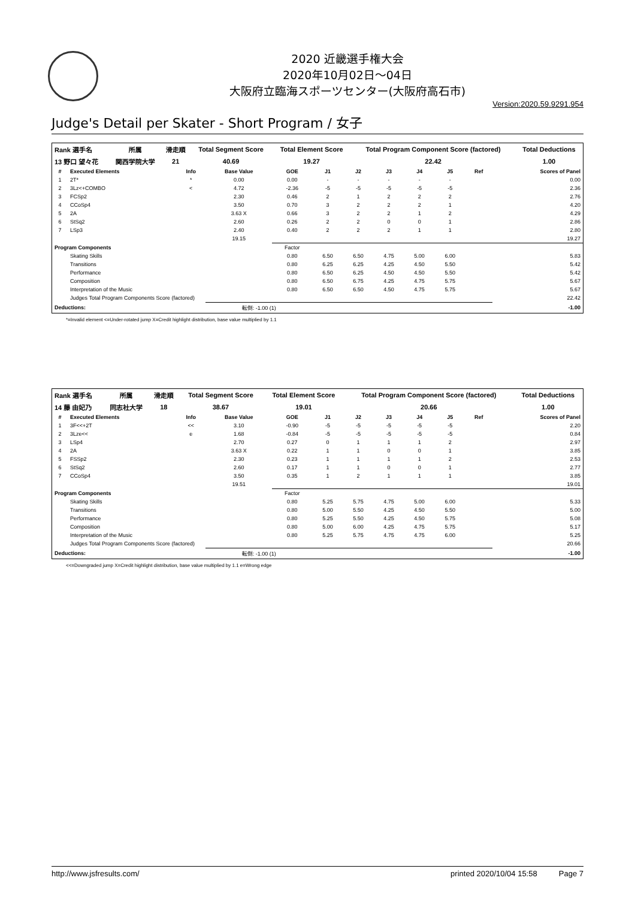2020 近畿選手権大会
2020年10月02日～04日
大阪府立臨海スポーツセンター(大阪府高石市)
Version:2020.59.9291.954
Judge's Detail per Skater - Short Program / 女子
| Rank 選手名 | 所属 | 滑走順 | Total Segment Score | Total Element Score | Total Program Component Score (factored) | Total Deductions |
| 13 野口 望々花 | 関西学院大学 | 21 | 40.69 | 19.27 | 22.42 | 1.00 |
| # | Executed Elements | Info | Base Value | GOE | J1 | J2 | J3 | J4 | J5 | Ref | Scores of Panel |
| --- | --- | --- | --- | --- | --- | --- | --- | --- | --- | --- | --- |
| 1 | 2T* | * | 0.00 | 0.00 | - | - | - | - | - | | 0.00 |
| 2 | 3Lz<+COMBO | < | 4.72 | -2.36 | -5 | -5 | -5 | -5 | -5 | | 2.36 |
| 3 | FCSp2 | | 2.30 | 0.46 | 2 | 1 | 2 | 2 | 2 | | 2.76 |
| 4 | CCoSp4 | | 3.50 | 0.70 | 3 | 2 | 2 | 2 | 1 | | 4.20 |
| 5 | 2A | | 3.63 X | 0.66 | 3 | 2 | 2 | 1 | 2 | | 4.29 |
| 6 | StSq2 | | 2.60 | 0.26 | 2 | 2 | 0 | 0 | 1 | | 2.86 |
| 7 | LSp3 | | 2.40 | 0.40 | 2 | 2 | 2 | 1 | 1 | | 2.80 |
| | | | 19.15 | | | | | | | | 19.27 |
| Program Components | | | | Factor | | | | | | | |
| | Skating Skills | | | 0.80 | 6.50 | 6.50 | 4.75 | 5.00 | 6.00 | | 5.83 |
| | Transitions | | | 0.80 | 6.25 | 6.25 | 4.25 | 4.50 | 5.50 | | 5.42 |
| | Performance | | | 0.80 | 6.50 | 6.25 | 4.50 | 4.50 | 5.50 | | 5.42 |
| | Composition | | | 0.80 | 6.50 | 6.75 | 4.25 | 4.75 | 5.75 | | 5.67 |
| | Interpretation of the Music | | | 0.80 | 6.50 | 6.50 | 4.50 | 4.75 | 5.75 | | 5.67 |
| | Judges Total Program Components Score (factored) | | | | | | | | | | 22.42 |
| Deductions: | | | 転倒: -1.00 (1) | | | | | | | | -1.00 |
*=Invalid element <=Under-rotated jump X=Credit highlight distribution, base value multiplied by 1.1
| Rank 選手名 | 所属 | 滑走順 | Total Segment Score | Total Element Score | Total Program Component Score (factored) | Total Deductions |
| 14 藤 由妃乃 | 同志社大学 | 18 | 38.67 | 19.01 | 20.66 | 1.00 |
| # | Executed Elements | Info | Base Value | GOE | J1 | J2 | J3 | J4 | J5 | Ref | Scores of Panel |
| --- | --- | --- | --- | --- | --- | --- | --- | --- | --- | --- | --- |
| 1 | 3F<<+2T | << | 3.10 | -0.90 | -5 | -5 | -5 | -5 | -5 | | 2.20 |
| 2 | 3Lze<< | e | 1.68 | -0.84 | -5 | -5 | -5 | -5 | -5 | | 0.84 |
| 3 | LSp4 | | 2.70 | 0.27 | 0 | 1 | 1 | 1 | 2 | | 2.97 |
| 4 | 2A | | 3.63 X | 0.22 | 1 | 1 | 0 | 0 | 1 | | 3.85 |
| 5 | FSSp2 | | 2.30 | 0.23 | 1 | 1 | 1 | 1 | 2 | | 2.53 |
| 6 | StSq2 | | 2.60 | 0.17 | 1 | 1 | 0 | 0 | 1 | | 2.77 |
| 7 | CCoSp4 | | 3.50 | 0.35 | 1 | 2 | 1 | 1 | 1 | | 3.85 |
| | | | 19.51 | | | | | | | | 19.01 |
| Program Components | | | | Factor | | | | | | | |
| | Skating Skills | | | 0.80 | 5.25 | 5.75 | 4.75 | 5.00 | 6.00 | | 5.33 |
| | Transitions | | | 0.80 | 5.00 | 5.50 | 4.25 | 4.50 | 5.50 | | 5.00 |
| | Performance | | | 0.80 | 5.25 | 5.50 | 4.25 | 4.50 | 5.75 | | 5.08 |
| | Composition | | | 0.80 | 5.00 | 6.00 | 4.25 | 4.75 | 5.75 | | 5.17 |
| | Interpretation of the Music | | | 0.80 | 5.25 | 5.75 | 4.75 | 4.75 | 6.00 | | 5.25 |
| | Judges Total Program Components Score (factored) | | | | | | | | | | 20.66 |
| Deductions: | | | 転倒: -1.00 (1) | | | | | | | | -1.00 |
<<=Downgraded jump X=Credit highlight distribution, base value multiplied by 1.1 e=Wrong edge
http://www.jsfresults.com/ printed 2020/10/04 15:58 Page 7